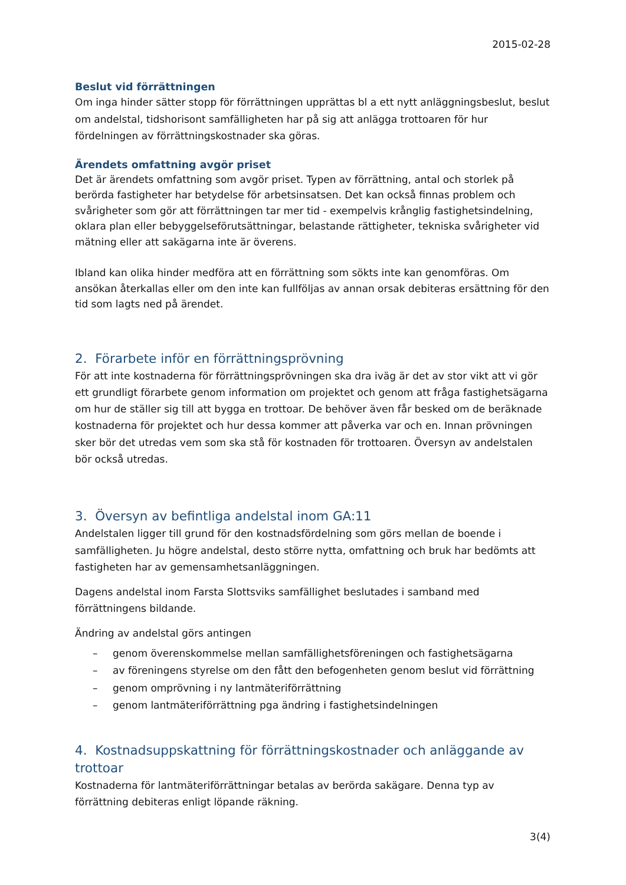2015-02-28
Beslut vid förrättningen
Om inga hinder sätter stopp för förrättningen upprättas bl a ett nytt anläggningsbeslut, beslut om andelstal, tidshorisont samfälligheten har på sig att anlägga trottoaren för hur fördelningen av förrättningskostnader ska göras.
Ärendets omfattning avgör priset
Det är ärendets omfattning som avgör priset. Typen av förrättning, antal och storlek på berörda fastigheter har betydelse för arbetsinsatsen. Det kan också finnas problem och svårigheter som gör att förrättningen tar mer tid - exempelvis krånglig fastighetsindelning, oklara plan eller bebyggelseförutsättningar, belastande rättigheter, tekniska svårigheter vid mätning eller att sakägarna inte är överens.
Ibland kan olika hinder medföra att en förrättning som sökts inte kan genomföras. Om ansökan återkallas eller om den inte kan fullföljas av annan orsak debiteras ersättning för den tid som lagts ned på ärendet.
2. Förarbete inför en förrättningsprövning
För att inte kostnaderna för förrättningsprövningen ska dra iväg är det av stor vikt att vi gör ett grundligt förarbete genom information om projektet och genom att fråga fastighetsägarna om hur de ställer sig till att bygga en trottoar. De behöver även får besked om de beräknade kostnaderna för projektet och hur dessa kommer att påverka var och en. Innan prövningen sker bör det utredas vem som ska stå för kostnaden för trottoaren. Översyn av andelstalen bör också utredas.
3. Översyn av befintliga andelstal inom GA:11
Andelstalen ligger till grund för den kostnadsfördelning som görs mellan de boende i samfälligheten. Ju högre andelstal, desto större nytta, omfattning och bruk har bedömts att fastigheten har av gemensamhetsanläggningen.
Dagens andelstal inom Farsta Slottsviks samfällighet beslutades i samband med förrättningens bildande.
Ändring av andelstal görs antingen
– genom överenskommelse mellan samfällighetsföreningen och fastighetsägarna
– av föreningens styrelse om den fått den befogenheten genom beslut vid förrättning
– genom omprövning i ny lantmäteriförrättning
– genom lantmäteriförrättning pga ändring i fastighetsindelningen
4. Kostnadsuppskattning för förrättningskostnader och anläggande av trottoar
Kostnaderna för lantmäteriförrättningar betalas av berörda sakägare. Denna typ av förrättning debiteras enligt löpande räkning.
3(4)